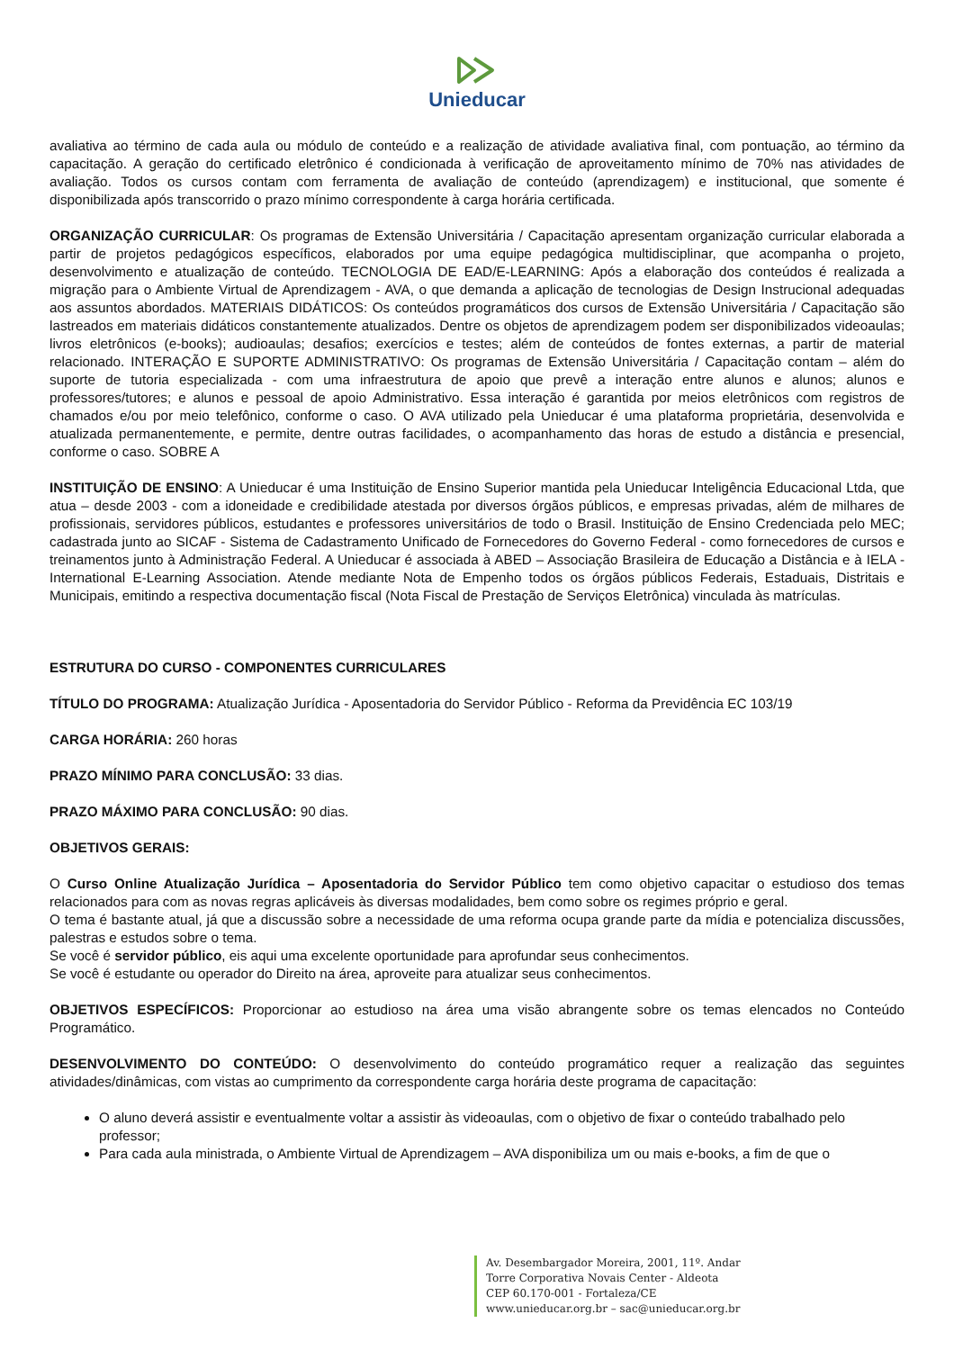Unieducar
avaliativa ao término de cada aula ou módulo de conteúdo e a realização de atividade avaliativa final, com pontuação, ao término da capacitação. A geração do certificado eletrônico é condicionada à verificação de aproveitamento mínimo de 70% nas atividades de avaliação. Todos os cursos contam com ferramenta de avaliação de conteúdo (aprendizagem) e institucional, que somente é disponibilizada após transcorrido o prazo mínimo correspondente à carga horária certificada.
ORGANIZAÇÃO CURRICULAR: Os programas de Extensão Universitária / Capacitação apresentam organização curricular elaborada a partir de projetos pedagógicos específicos, elaborados por uma equipe pedagógica multidisciplinar, que acompanha o projeto, desenvolvimento e atualização de conteúdo. TECNOLOGIA DE EAD/E-LEARNING: Após a elaboração dos conteúdos é realizada a migração para o Ambiente Virtual de Aprendizagem - AVA, o que demanda a aplicação de tecnologias de Design Instrucional adequadas aos assuntos abordados. MATERIAIS DIDÁTICOS: Os conteúdos programáticos dos cursos de Extensão Universitária / Capacitação são lastreados em materiais didáticos constantemente atualizados. Dentre os objetos de aprendizagem podem ser disponibilizados videoaulas; livros eletrônicos (e-books); audioaulas; desafios; exercícios e testes; além de conteúdos de fontes externas, a partir de material relacionado. INTERAÇÃO E SUPORTE ADMINISTRATIVO: Os programas de Extensão Universitária / Capacitação contam – além do suporte de tutoria especializada - com uma infraestrutura de apoio que prevê a interação entre alunos e alunos; alunos e professores/tutores; e alunos e pessoal de apoio Administrativo. Essa interação é garantida por meios eletrônicos com registros de chamados e/ou por meio telefônico, conforme o caso. O AVA utilizado pela Unieducar é uma plataforma proprietária, desenvolvida e atualizada permanentemente, e permite, dentre outras facilidades, o acompanhamento das horas de estudo a distância e presencial, conforme o caso. SOBRE A
INSTITUIÇÃO DE ENSINO: A Unieducar é uma Instituição de Ensino Superior mantida pela Unieducar Inteligência Educacional Ltda, que atua – desde 2003 - com a idoneidade e credibilidade atestada por diversos órgãos públicos, e empresas privadas, além de milhares de profissionais, servidores públicos, estudantes e professores universitários de todo o Brasil. Instituição de Ensino Credenciada pelo MEC; cadastrada junto ao SICAF - Sistema de Cadastramento Unificado de Fornecedores do Governo Federal - como fornecedores de cursos e treinamentos junto à Administração Federal. A Unieducar é associada à ABED – Associação Brasileira de Educação a Distância e à IELA - International E-Learning Association. Atende mediante Nota de Empenho todos os órgãos públicos Federais, Estaduais, Distritais e Municipais, emitindo a respectiva documentação fiscal (Nota Fiscal de Prestação de Serviços Eletrônica) vinculada às matrículas.
ESTRUTURA DO CURSO - COMPONENTES CURRICULARES
TÍTULO DO PROGRAMA: Atualização Jurídica - Aposentadoria do Servidor Público - Reforma da Previdência EC 103/19
CARGA HORÁRIA: 260 horas
PRAZO MÍNIMO PARA CONCLUSÃO: 33 dias.
PRAZO MÁXIMO PARA CONCLUSÃO: 90 dias.
OBJETIVOS GERAIS:
O Curso Online Atualização Jurídica – Aposentadoria do Servidor Público tem como objetivo capacitar o estudioso dos temas relacionados para com as novas regras aplicáveis às diversas modalidades, bem como sobre os regimes próprio e geral.
O tema é bastante atual, já que a discussão sobre a necessidade de uma reforma ocupa grande parte da mídia e potencializa discussões, palestras e estudos sobre o tema.
Se você é servidor público, eis aqui uma excelente oportunidade para aprofundar seus conhecimentos.
Se você é estudante ou operador do Direito na área, aproveite para atualizar seus conhecimentos.
OBJETIVOS ESPECÍFICOS: Proporcionar ao estudioso na área uma visão abrangente sobre os temas elencados no Conteúdo Programático.
DESENVOLVIMENTO DO CONTEÚDO: O desenvolvimento do conteúdo programático requer a realização das seguintes atividades/dinâmicas, com vistas ao cumprimento da correspondente carga horária deste programa de capacitação:
O aluno deverá assistir e eventualmente voltar a assistir às videoaulas, com o objetivo de fixar o conteúdo trabalhado pelo professor;
Para cada aula ministrada, o Ambiente Virtual de Aprendizagem – AVA disponibiliza um ou mais e-books, a fim de que o
Av. Desembargador Moreira, 2001, 11º. Andar
Torre Corporativa Novais Center - Aldeota
CEP 60.170-001 - Fortaleza/CE
www.unieducar.org.br – sac@unieducar.org.br